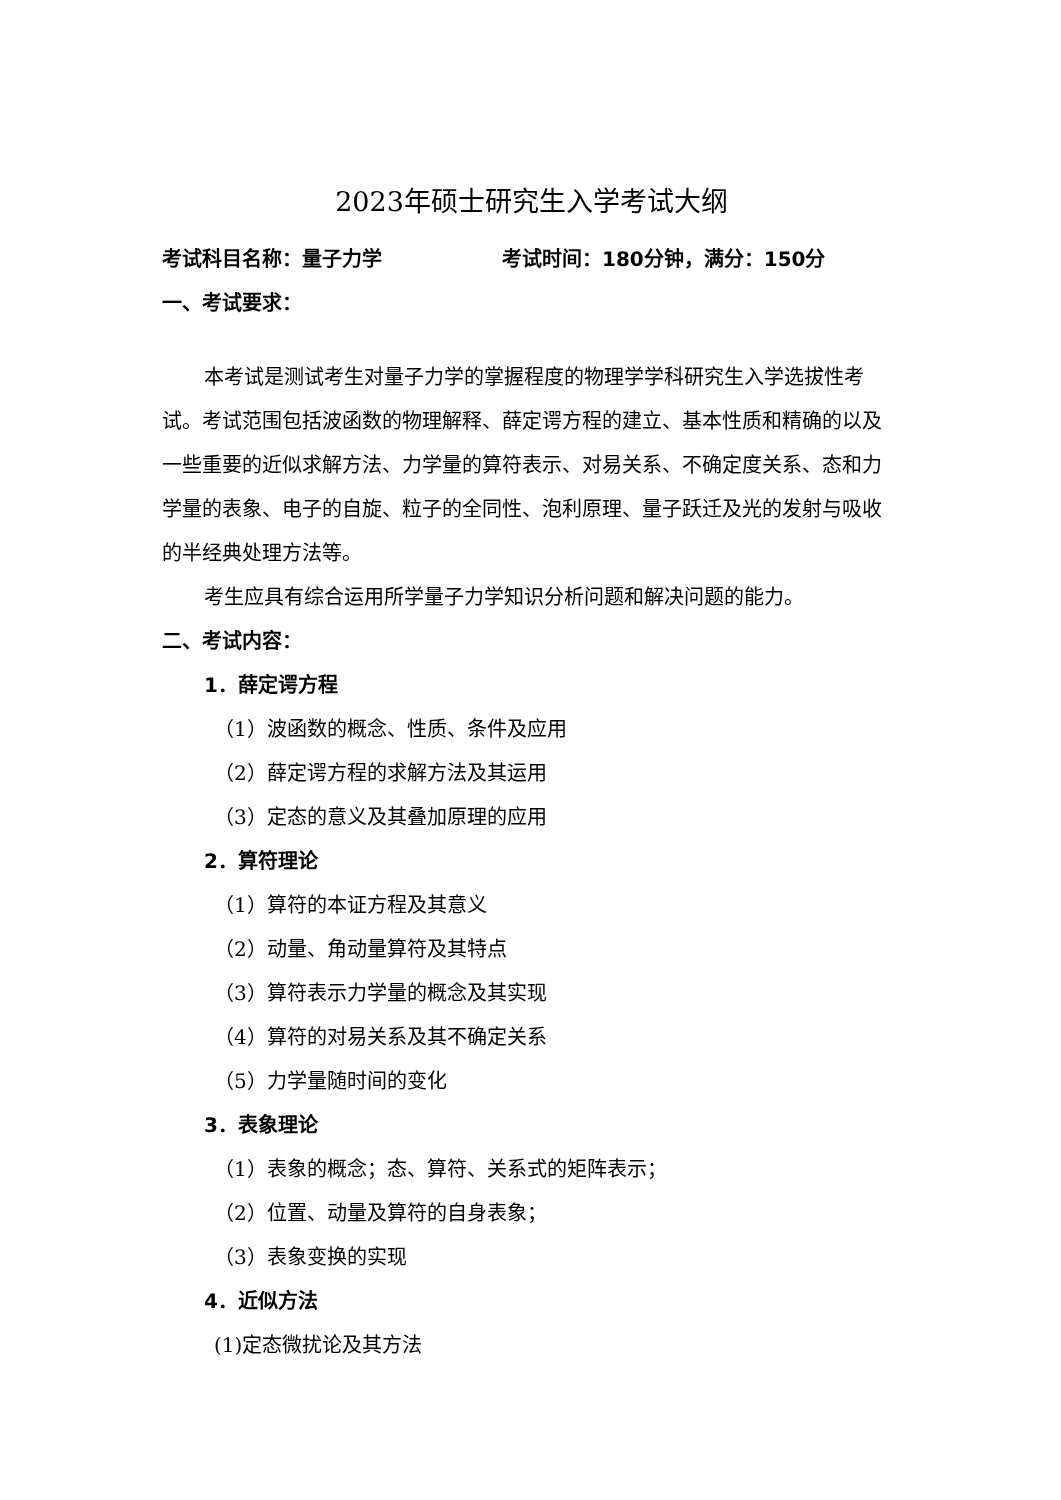2023年硕士研究生入学考试大纲
考试科目名称：量子力学 考试时间：180分钟，满分：150分
一、考试要求：
本考试是测试考生对量子力学的掌握程度的物理学学科研究生入学选拔性考试。考试范围包括波函数的物理解释、薛定谔方程的建立、基本性质和精确的以及一些重要的近似求解方法、力学量的算符表示、对易关系、不确定度关系、态和力学量的表象、电子的自旋、粒子的全同性、泡利原理、量子跃迁及光的发射与吸收的半经典处理方法等。
考生应具有综合运用所学量子力学知识分析问题和解决问题的能力。
二、考试内容：
1．薛定谔方程
（1）波函数的概念、性质、条件及应用
（2）薛定谔方程的求解方法及其运用
（3）定态的意义及其叠加原理的应用
2．算符理论
（1）算符的本证方程及其意义
（2）动量、角动量算符及其特点
（3）算符表示力学量的概念及其实现
（4）算符的对易关系及其不确定关系
（5）力学量随时间的变化
3．表象理论
（1）表象的概念；态、算符、关系式的矩阵表示；
（2）位置、动量及算符的自身表象；
（3）表象变换的实现
4．近似方法
(1)定态微扰论及其方法